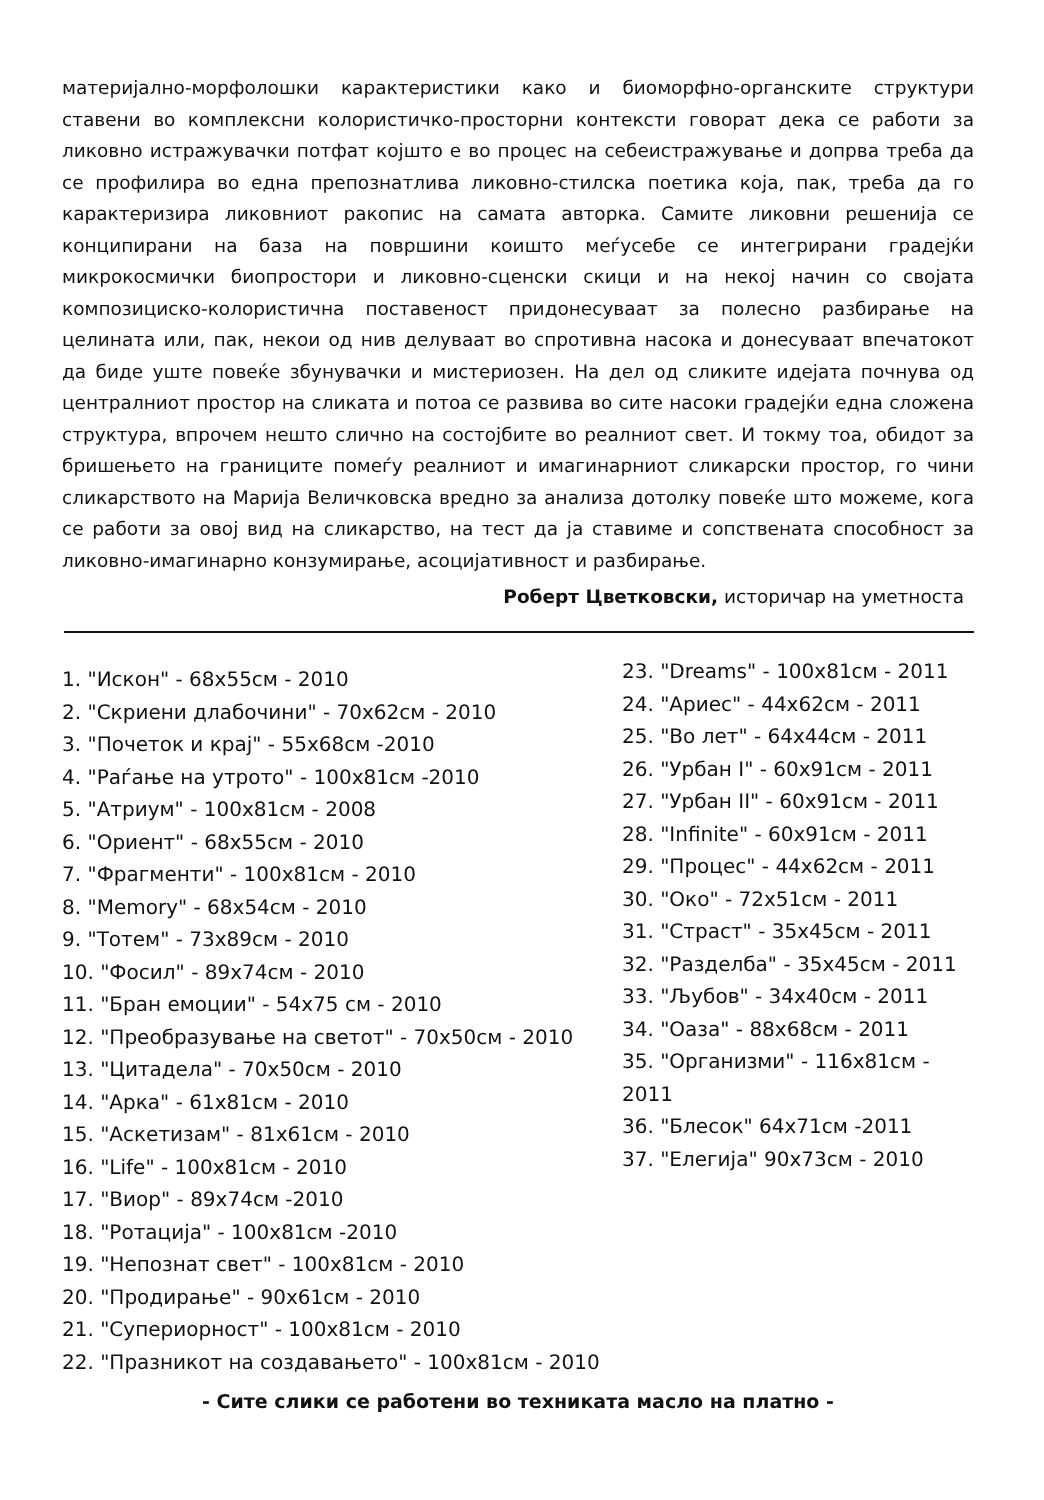материјално-морфолошки карактеристики како и биоморфно-органските структури ставени во комплексни колористичко-просторни контексти говорат дека се работи за ликовно истражувачки потфат којшто е во процес на себеистражување и допрва треба да се профилира во една препознатлива ликовно-стилска поетика која, пак, треба да го карактеризира ликовниот ракопис на самата авторка. Самите ликовни решенија се конципирани на база на површини коишто меѓусебе се интегрирани градејќи микрокосмички биопростори и ликовно-сценски скици и на некој начин со својата композициско-колористична поставеност придонесуваат за полесно разбирање на целината или, пак, некои од нив делуваат во спротивна насока и донесуваат впечатокот да биде уште повеќе збунувачки и мистериозен. На дел од сликите идејата почнува од централниот простор на сликата и потоа се развива во сите насоки градејќи една сложена структура, впрочем нешто слично на состојбите во реалниот свет. И токму тоа, обидот за бришењето на границите помеѓу реалниот и имагинарниот сликарски простор, го чини сликарството на Марија Величковска вредно за анализа дотолку повеќе што можеме, кога се работи за овој вид на сликарство, на тест да ја ставиме и сопствената способност за ликовно-имагинарно конзумирање, асоцијативност и разбирање.
Роберт Цветковски, историчар на уметноста
1. "Искон" - 68x55см - 2010
2. "Скриени длабочини" - 70x62см - 2010
3. "Почеток и крај" - 55x68см -2010
4. "Раѓање на утрото" - 100x81см -2010
5. "Атриум" - 100x81см - 2008
6. "Ориент" - 68x55см - 2010
7. "Фрагменти" - 100x81см - 2010
8. "Memory" - 68x54см - 2010
9. "Тотем" - 73x89см - 2010
10. "Фосил" - 89x74см - 2010
11. "Бран емоции" - 54x75 см - 2010
12. "Преобразување на светот" - 70x50см - 2010
13. "Цитадела" - 70x50см - 2010
14. "Арка" - 61x81см - 2010
15. "Аскетизам" - 81x61см - 2010
16. "Life" - 100x81см - 2010
17. "Виор" - 89x74см -2010
18. "Ротација" - 100x81см -2010
19. "Непознат свет" - 100x81см - 2010
20. "Продирање" - 90x61см - 2010
21. "Супериорност" - 100x81см - 2010
22. "Празникот на создавањето" - 100x81см - 2010
23. "Dreams" - 100x81см - 2011
24. "Ариес" - 44x62см - 2011
25. "Во лет" - 64x44см - 2011
26. "Урбан I" - 60x91см - 2011
27. "Урбан II" - 60x91см - 2011
28. "Infinite" - 60x91см - 2011
29. "Процес" - 44x62см - 2011
30. "Око" - 72x51см - 2011
31. "Страст" - 35x45см - 2011
32. "Разделба" - 35x45см - 2011
33. "Љубов" - 34x40см - 2011
34. "Оаза" - 88x68см - 2011
35. "Организми" - 116x81см - 2011
36. "Блесок" 64x71см -2011
37. "Елегија" 90x73см - 2010
- Сите слики се работени во техниката масло на платно -